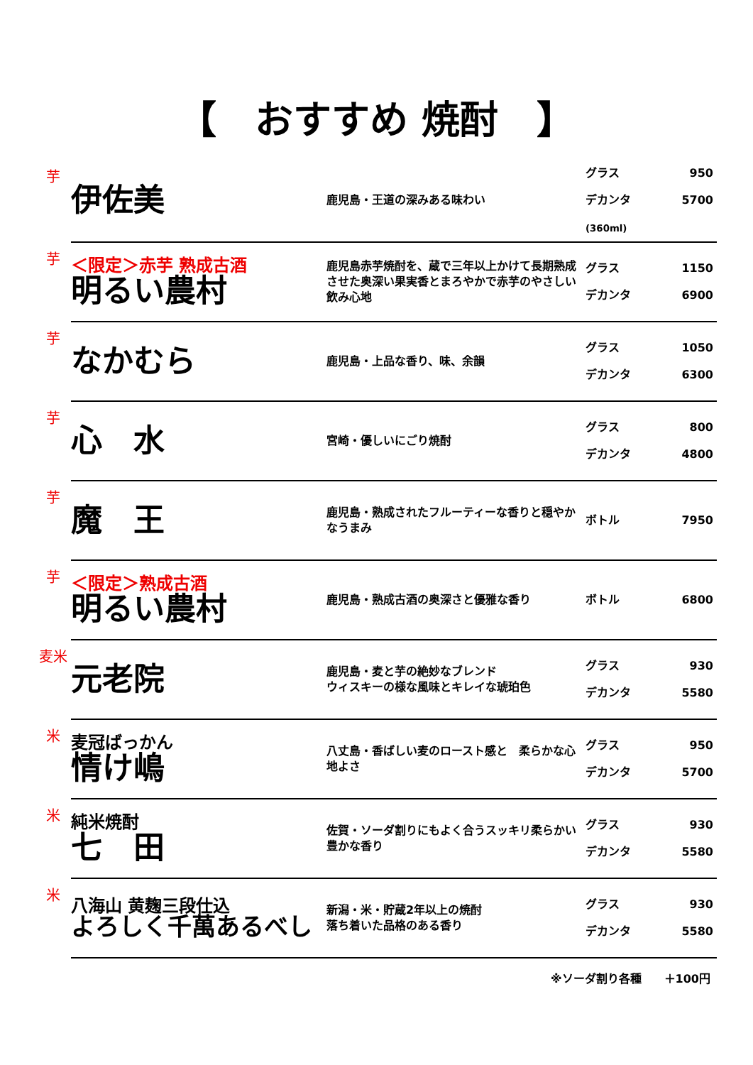【　おすすめ 焼酎　】
| 芋 | 伊佐美 | 鹿児島・王道の深みある味わい | グラス 950 デカンタ 5700 (360ml) |
| 芋 | ＜限定＞赤芋 熟成古酒 明るい農村 | 鹿児島赤芋焼酎を、蔵で三年以上かけて長期熟成させた奥深い果実香とまろやかで赤芋のやさしい飲み心地 | グラス 1150 デカンタ 6900 |
| 芋 | なかむら | 鹿児島・上品な香り、味、余韻 | グラス 1050 デカンタ 6300 |
| 芋 | 心 水 | 宮崎・優しいにごり焼酎 | グラス 800 デカンタ 4800 |
| 芋 | 魔 王 | 鹿児島・熟成されたフルーティーな香りと穏やかなうまみ | ボトル 7950 |
| 芋 | ＜限定＞熟成古酒 明るい農村 | 鹿児島・熟成古酒の奥深さと優雅な香り | ボトル 6800 |
| 麦米 | 元老院 | 鹿児島・麦と芋の絶妙なブレンド ウィスキーの様な風味とキレイな琥珀色 | グラス 930 デカンタ 5580 |
| 米 | 麦冠ばっかん 情け嶋 | 八丈島・香ばしい麦のロースト感と 柔らかな心地よさ | グラス 950 デカンタ 5700 |
| 米 | 純米焼酎 七 田 | 佐賀・ソーダ割りにもよく合うスッキリ柔らかい豊かな香り | グラス 930 デカンタ 5580 |
| 米 | 八海山 黄麹三段仕込 よろしく千萬あるべし | 新潟・米・貯蔵2年以上の焼酎 落ち着いた品格のある香り | グラス 930 デカンタ 5580 |
※ソーダ割り各種　　＋100円